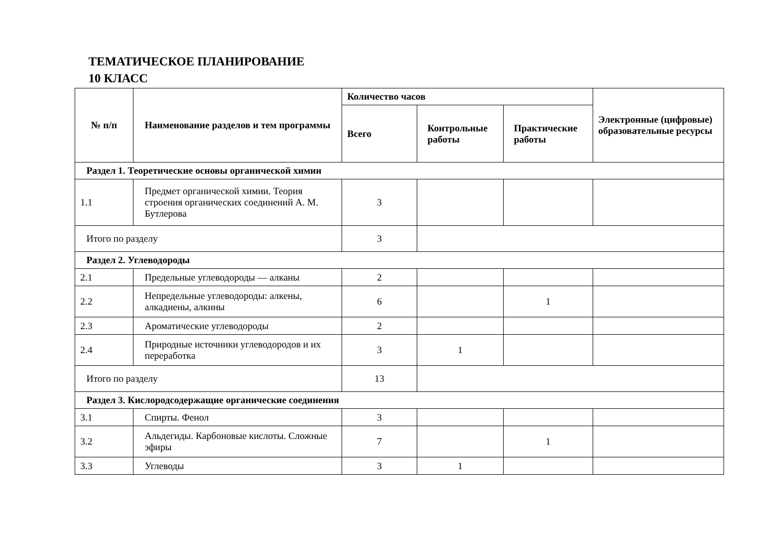ТЕМАТИЧЕСКОЕ ПЛАНИРОВАНИЕ
10 КЛАСС
| № п/п | Наименование разделов и тем программы | Количество часов | | | Электронные (цифровые) образовательные ресурсы |
| --- | --- | --- | --- | --- | --- |
| | | Всего | Контрольные работы | Практические работы | |
| Раздел 1. Теоретические основы органической химии | | | | | |
| 1.1 | Предмет органической химии. Теория строения органических соединений А. М. Бутлерова | 3 | | | |
| Итого по разделу | | 3 | | | |
| Раздел 2. Углеводороды | | | | | |
| 2.1 | Предельные углеводороды — алканы | 2 | | | |
| 2.2 | Непредельные углеводороды: алкены, алкадиены, алкины | 6 | | 1 | |
| 2.3 | Ароматические углеводороды | 2 | | | |
| 2.4 | Природные источники углеводородов и их переработка | 3 | 1 | | |
| Итого по разделу | | 13 | | | |
| Раздел 3. Кислородсодержащие органические соединения | | | | | |
| 3.1 | Спирты. Фенол | 3 | | | |
| 3.2 | Альдегиды. Карбоновые кислоты. Сложные эфиры | 7 | | 1 | |
| 3.3 | Углеводы | 3 | 1 | | |